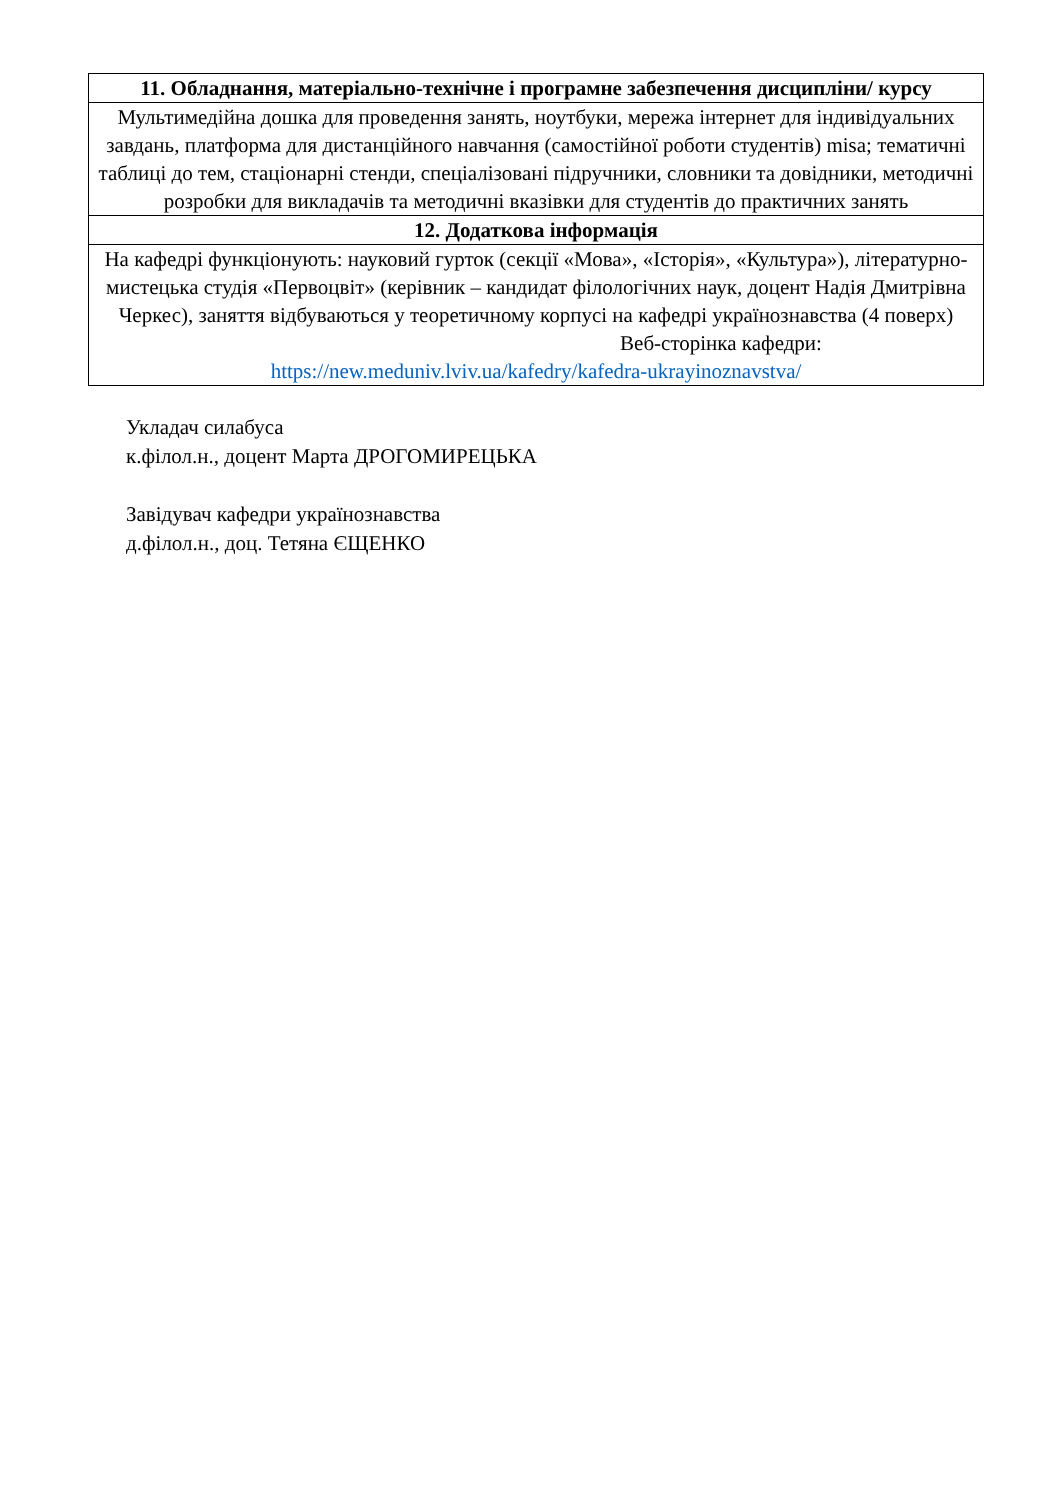| 11. Обладнання, матеріально-технічне і програмне забезпечення дисципліни/ курсу |
| --- |
| Мультимедійна дошка для проведення занять, ноутбуки, мережа інтернет для індивідуальних завдань, платформа для дистанційного навчання (самостійної роботи студентів) misa; тематичні таблиці до тем, стаціонарні стенди, спеціалізовані підручники, словники та довідники, методичні розробки для викладачів та методичні вказівки для студентів до практичних занять |
| 12. Додаткова інформація |
| На кафедрі функціонують: науковий гурток (секції «Мова», «Історія», «Культура»), літературно-мистецька студія «Первоцвіт» (керівник – кандидат філологічних наук, доцент Надія Дмитрівна Черкес), заняття відбуваються у теоретичному корпусі на кафедрі українознавства (4 поверх) Веб-сторінка кафедри: https://new.meduniv.lviv.ua/kafedry/kafedra-ukrayinoznavstva/ |
Укладач силабуса
к.філол.н., доцент Марта ДРОГОМИРЕЦЬКА
Завідувач кафедри українознавства
д.філол.н., доц. Тетяна ЄЩЕНКО